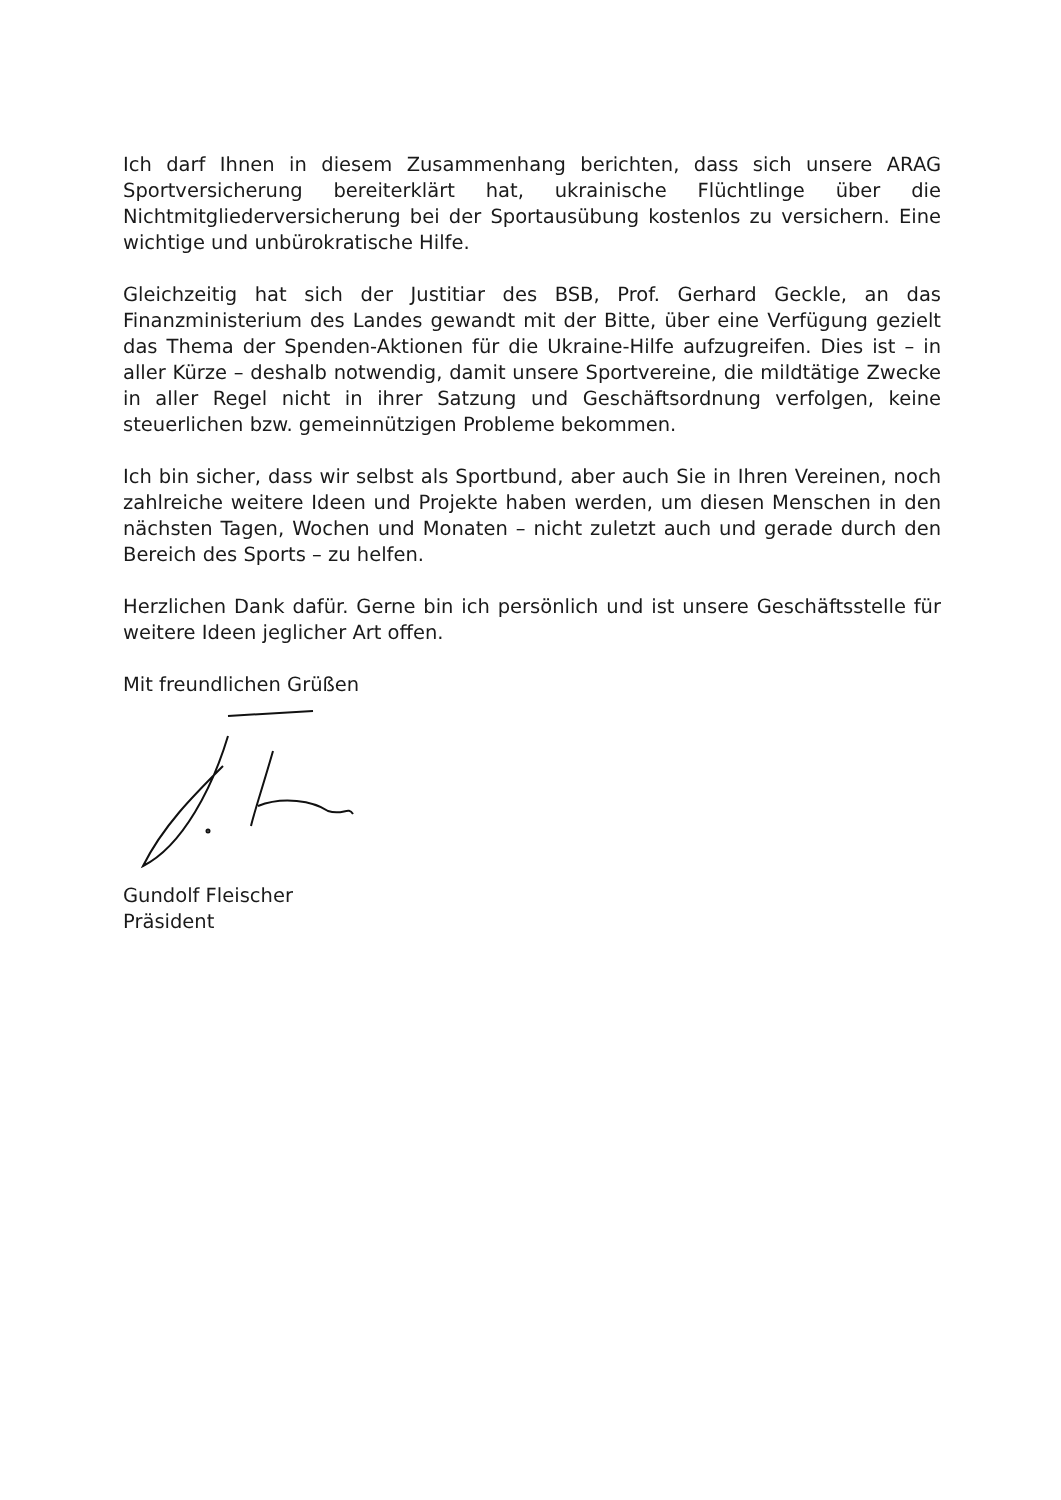Ich darf Ihnen in diesem Zusammenhang berichten, dass sich unsere ARAG Sportversicherung bereiterklärt hat, ukrainische Flüchtlinge über die Nichtmitgliederversicherung bei der Sportausübung kostenlos zu versichern. Eine wichtige und unbürokratische Hilfe.
Gleichzeitig hat sich der Justitiar des BSB, Prof. Gerhard Geckle, an das Finanzministerium des Landes gewandt mit der Bitte, über eine Verfügung gezielt das Thema der Spenden-Aktionen für die Ukraine-Hilfe aufzugreifen. Dies ist – in aller Kürze – deshalb notwendig, damit unsere Sportvereine, die mildtätige Zwecke in aller Regel nicht in ihrer Satzung und Geschäftsordnung verfolgen, keine steuerlichen bzw. gemeinnützigen Probleme bekommen.
Ich bin sicher, dass wir selbst als Sportbund, aber auch Sie in Ihren Vereinen, noch zahlreiche weitere Ideen und Projekte haben werden, um diesen Menschen in den nächsten Tagen, Wochen und Monaten – nicht zuletzt auch und gerade durch den Bereich des Sports – zu helfen.
Herzlichen Dank dafür. Gerne bin ich persönlich und ist unsere Geschäftsstelle für weitere Ideen jeglicher Art offen.
Mit freundlichen Grüßen
Gundolf Fleischer
Präsident